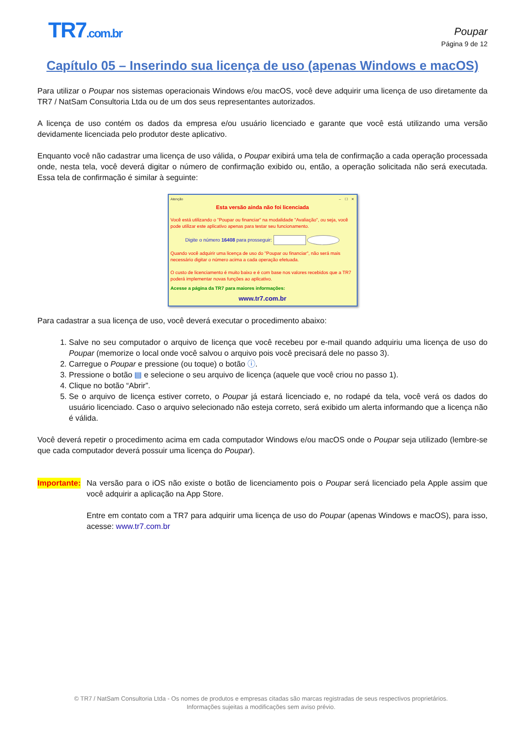TR7.com.br
Poupar
Página 9 de 12
Capítulo 05 – Inserindo sua licença de uso (apenas Windows e macOS)
Para utilizar o Poupar nos sistemas operacionais Windows e/ou macOS, você deve adquirir uma licença de uso diretamente da TR7 / NatSam Consultoria Ltda ou de um dos seus representantes autorizados.
A licença de uso contém os dados da empresa e/ou usuário licenciado e garante que você está utilizando uma versão devidamente licenciada pelo produtor deste aplicativo.
Enquanto você não cadastrar uma licença de uso válida, o Poupar exibirá uma tela de confirmação a cada operação processada onde, nesta tela, você deverá digitar o número de confirmação exibido ou, então, a operação solicitada não será executada. Essa tela de confirmação é similar à seguinte:
Atenção – ☐ ✕
Esta versão ainda não foi licenciada
Você está utilizando o "Poupar ou financiar" na modalidade "Avaliação", ou seja, você pode utilizar este aplicativo apenas para testar seu funcionamento.
Digite o número 16408 para prosseguir: ✓
Quando você adquirir uma licença de uso do "Poupar ou financiar", não será mais necessário digitar o número acima a cada operação efetuada.
O custo de licenciamento é muito baixo e é com base nos valores recebidos que a TR7 poderá implementar novas funções ao aplicativo.
Acesse a página da TR7 para maiores informações:
www.tr7.com.br
Para cadastrar a sua licença de uso, você deverá executar o procedimento abaixo:
1. Salve no seu computador o arquivo de licença que você recebeu por e-mail quando adquiriu uma licença de uso do Poupar (memorize o local onde você salvou o arquivo pois você precisará dele no passo 3).
2. Carregue o Poupar e pressione (ou toque) o botão ⓘ.
3. Pressione o botão ▤ e selecione o seu arquivo de licença (aquele que você criou no passo 1).
4. Clique no botão “Abrir”.
5. Se o arquivo de licença estiver correto, o Poupar já estará licenciado e, no rodapé da tela, você verá os dados do usuário licenciado. Caso o arquivo selecionado não esteja correto, será exibido um alerta informando que a licença não é válida.
Você deverá repetir o procedimento acima em cada computador Windows e/ou macOS onde o Poupar seja utilizado (lembre-se que cada computador deverá possuir uma licença do Poupar).
Importante:
Na versão para o iOS não existe o botão de licenciamento pois o Poupar será licenciado pela Apple assim que você adquirir a aplicação na App Store.
Entre em contato com a TR7 para adquirir uma licença de uso do Poupar (apenas Windows e macOS), para isso, acesse: www.tr7.com.br
© TR7 / NatSam Consultoria Ltda - Os nomes de produtos e empresas citadas são marcas registradas de seus respectivos proprietários.
Informações sujeitas a modificações sem aviso prévio.